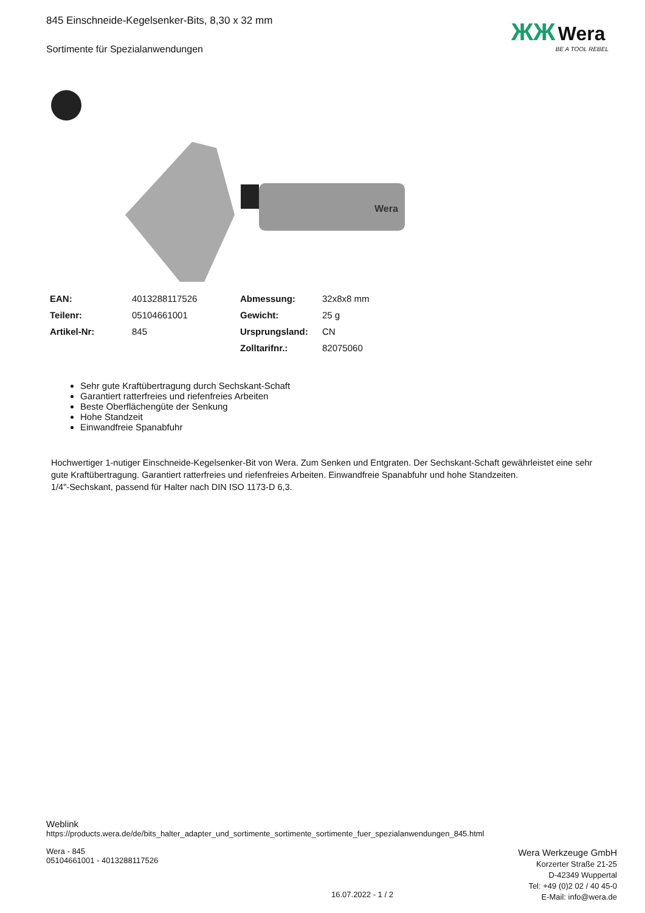845 Einschneide-Kegelsenker-Bits, 8,30 x 32 mm
Sortimente für Spezialanwendungen
Wera
| EAN: | 4013288117526 | Abmessung: | 32x8x8 mm |
| Teilenr: | 05104661001 | Gewicht: | 25 g |
| Artikel-Nr: | 845 | Ursprungsland: | CN |
| | | Zolltarifnr.: | 82075060 |
Sehr gute Kraftübertragung durch Sechskant-Schaft
Garantiert ratterfreies und riefenfreies Arbeiten
Beste Oberflächengüte der Senkung
Hohe Standzeit
Einwandfreie Spanabfuhr
Hochwertiger 1-nutiger Einschneide-Kegelsenker-Bit von Wera. Zum Senken und Entgraten. Der Sechskant-Schaft gewährleistet eine sehr gute Kraftübertragung. Garantiert ratterfreies und riefenfreies Arbeiten. Einwandfreie Spanabfuhr und hohe Standzeiten.
1/4"-Sechskant, passend für Halter nach DIN ISO 1173-D 6,3.
ЖЖ Wera
BE A TOOL REBEL
Weblink
https://products.wera.de/de/bits_halter_adapter_und_sortimente_sortimente_sortimente_fuer_spezialanwendungen_845.html
Wera - 845
05104661001 - 4013288117526
Wera Werkzeuge GmbH
Korzerter Straße 21-25
D-42349 Wuppertal
Tel: +49 (0)2 02 / 40 45-0
E-Mail: info@wera.de
16.07.2022 - 1 / 2